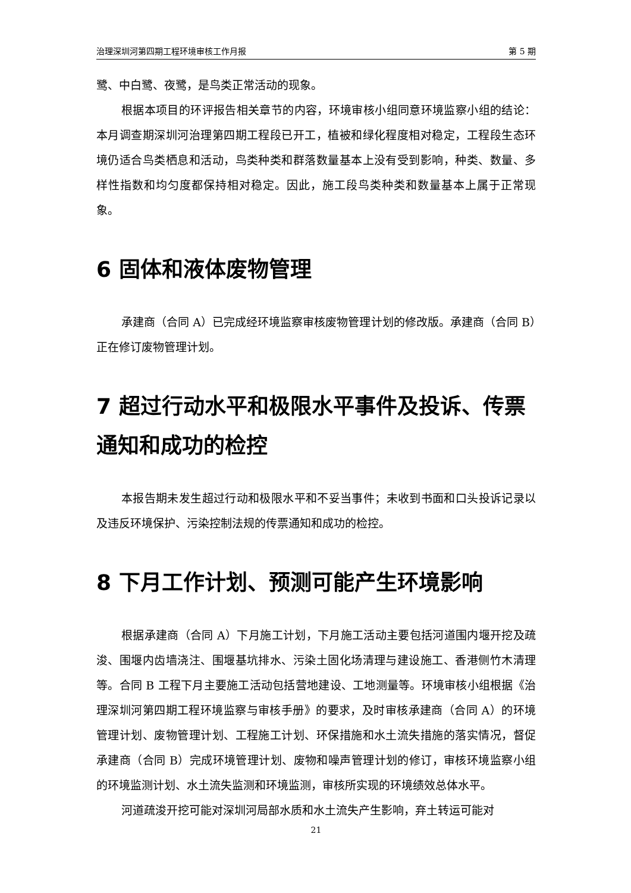治理深圳河第四期工程环境审核工作月报 第 5 期
鹭、中白鹭、夜鹭，是鸟类正常活动的现象。
根据本项目的环评报告相关章节的内容，环境审核小组同意环境监察小组的结论：本月调查期深圳河治理第四期工程段已开工，植被和绿化程度相对稳定，工程段生态环境仍适合鸟类栖息和活动，鸟类种类和群落数量基本上没有受到影响，种类、数量、多样性指数和均匀度都保持相对稳定。因此，施工段鸟类种类和数量基本上属于正常现象。
6 固体和液体废物管理
承建商（合同 A）已完成经环境监察审核废物管理计划的修改版。承建商（合同 B）正在修订废物管理计划。
7 超过行动水平和极限水平事件及投诉、传票通知和成功的检控
本报告期未发生超过行动和极限水平和不妥当事件；未收到书面和口头投诉记录以及违反环境保护、污染控制法规的传票通知和成功的检控。
8 下月工作计划、预测可能产生环境影响
根据承建商（合同 A）下月施工计划，下月施工活动主要包括河道围内堰开挖及疏浚、围堰内齿墙浇注、围堰基坑排水、污染土固化场清理与建设施工、香港侧竹木清理等。合同 B 工程下月主要施工活动包括营地建设、工地测量等。环境审核小组根据《治理深圳河第四期工程环境监察与审核手册》的要求，及时审核承建商（合同 A）的环境管理计划、废物管理计划、工程施工计划、环保措施和水土流失措施的落实情况，督促承建商（合同 B）完成环境管理计划、废物和噪声管理计划的修订，审核环境监察小组的环境监测计划、水土流失监测和环境监测，审核所实现的环境绩效总体水平。
河道疏浚开挖可能对深圳河局部水质和水土流失产生影响，弃土转运可能对
21